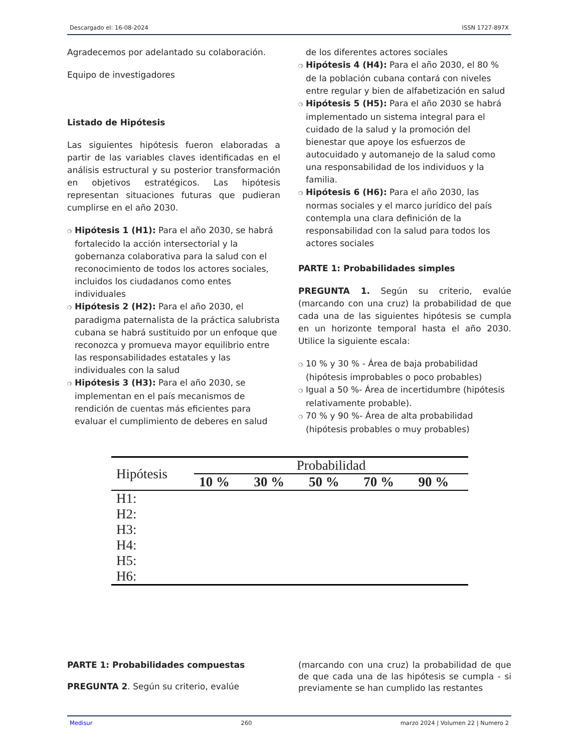Descargado el: 16-08-2024 ISSN 1727-897X
Agradecemos por adelantado su colaboración.
Equipo de investigadores
Listado de Hipótesis
Las siguientes hipótesis fueron elaboradas a partir de las variables claves identificadas en el análisis estructural y su posterior transformación en objetivos estratégicos. Las hipótesis representan situaciones futuras que pudieran cumplirse en el año 2030.
❍ Hipótesis 1 (H1): Para el año 2030, se habrá fortalecido la acción intersectorial y la gobernanza colaborativa para la salud con el reconocimiento de todos los actores sociales, incluidos los ciudadanos como entes individuales
❍ Hipótesis 2 (H2): Para el año 2030, el paradigma paternalista de la práctica salubrista cubana se habrá sustituido por un enfoque que reconozca y promueva mayor equilibrio entre las responsabilidades estatales y las individuales con la salud
❍ Hipótesis 3 (H3): Para el año 2030, se implementan en el país mecanismos de rendición de cuentas más eficientes para evaluar el cumplimiento de deberes en salud
de los diferentes actores sociales
❍ Hipótesis 4 (H4): Para el año 2030, el 80 % de la población cubana contará con niveles entre regular y bien de alfabetización en salud
❍ Hipótesis 5 (H5): Para el año 2030 se habrá implementado un sistema integral para el cuidado de la salud y la promoción del bienestar que apoye los esfuerzos de autocuidado y automanejo de la salud como una responsabilidad de los individuos y la familia.
❍ Hipótesis 6 (H6): Para el año 2030, las normas sociales y el marco jurídico del país contempla una clara definición de la responsabilidad con la salud para todos los actores sociales
PARTE 1: Probabilidades simples
PREGUNTA 1. Según su criterio, evalúe (marcando con una cruz) la probabilidad de que cada una de las siguientes hipótesis se cumpla en un horizonte temporal hasta el año 2030. Utilice la siguiente escala:
❍ 10 % y 30 % - Área de baja probabilidad (hipótesis improbables o poco probables)
❍ Igual a 50 %- Área de incertidumbre (hipótesis relativamente probable).
❍ 70 % y 90 %- Área de alta probabilidad (hipótesis probables o muy probables)
| Hipótesis | Probabilidad | | | | |
| --- | --- | --- | --- | --- | --- |
| | 10 % | 30 % | 50 % | 70 % | 90 % |
| H1: | | | | | |
| H2: | | | | | |
| H3: | | | | | |
| H4: | | | | | |
| H5: | | | | | |
| H6: | | | | | |
PARTE 1: Probabilidades compuestas
PREGUNTA 2. Según su criterio, evalúe
(marcando con una cruz) la probabilidad de que de que cada una de las hipótesis se cumpla - si previamente se han cumplido las restantes
Medisur 260 marzo 2024 | Volumen 22 | Numero 2